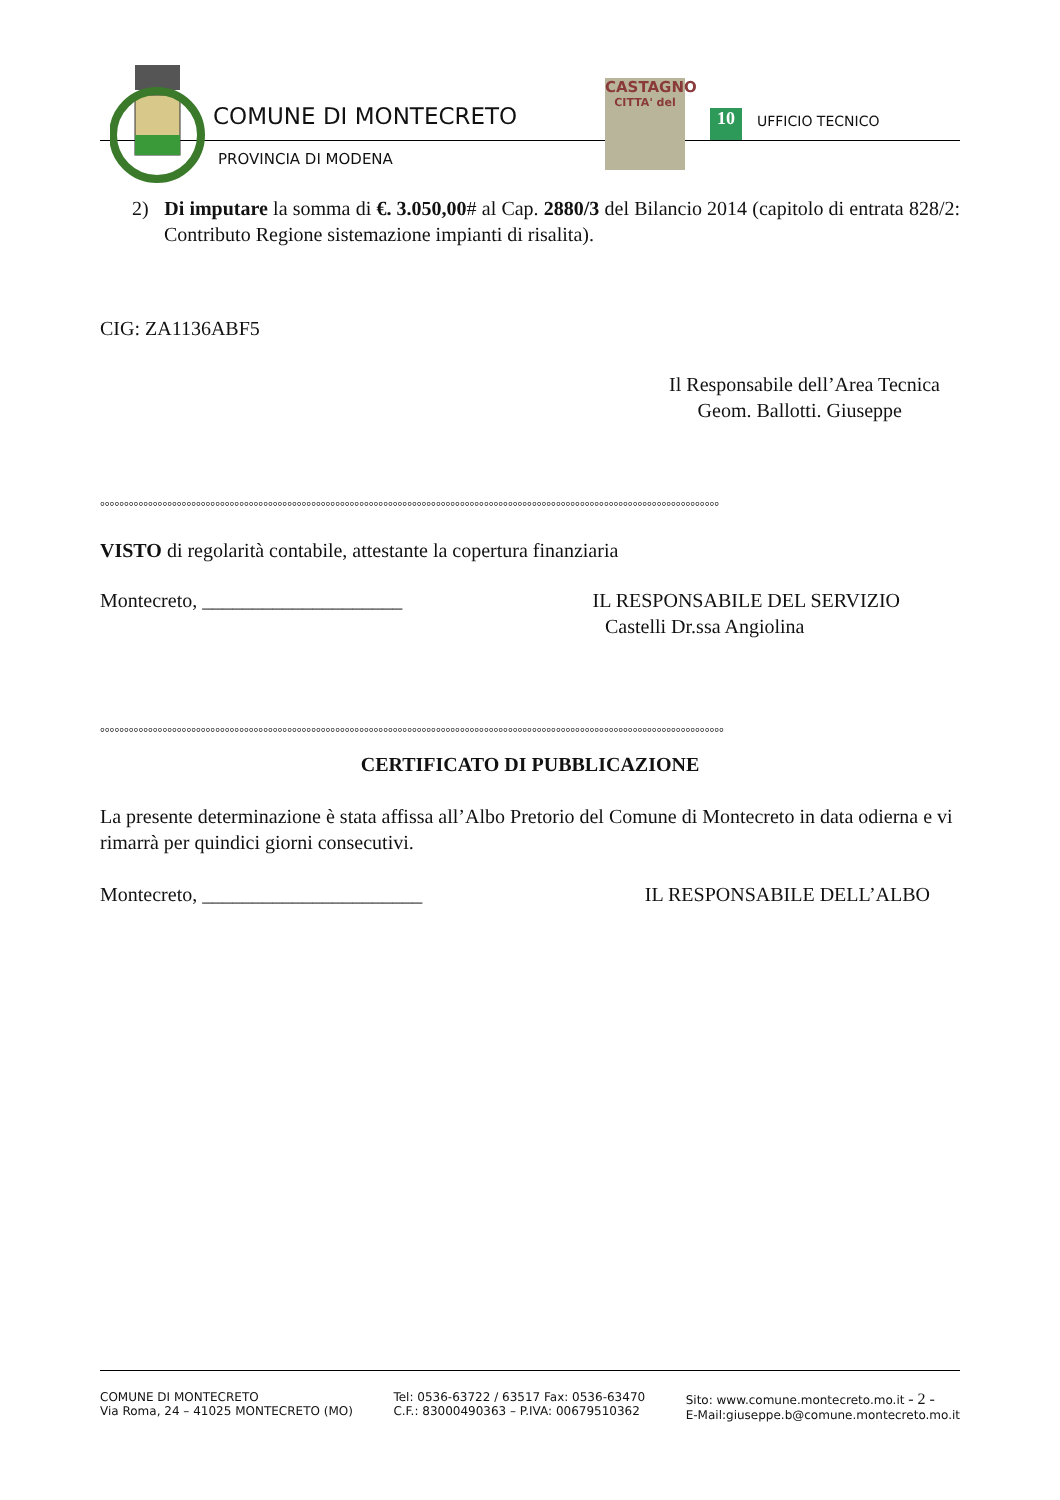COMUNE DI MONTECRETO
PROVINCIA DI MODENA
CASTAGNO
CITTA' del
10 UFFICIO TECNICO
2) Di imputare la somma di €. 3.050,00# al Cap. 2880/3 del Bilancio 2014 (capitolo di entrata 828/2: Contributo Regione sistemazione impianti di risalita).
CIG: ZA1136ABF5
Il Responsabile dell’Area Tecnica
Geom. Ballotti. Giuseppe
°°°°°°°°°°°°°°°°°°°°°°°°°°°°°°°°°°°°°°°°°°°°°°°°°°°°°°°°°°°°°°°°°°°°°°°°°°°°°°°°°°°°°°°°°°°°°°°°°°°°°°°°°°°°°°°°°°°°°°°°°°°°°°°°°
VISTO di regolarità contabile, attestante la copertura finanziaria
Montecreto, ____________________
IL RESPONSABILE DEL SERVIZIO
Castelli Dr.ssa Angiolina
°°°°°°°°°°°°°°°°°°°°°°°°°°°°°°°°°°°°°°°°°°°°°°°°°°°°°°°°°°°°°°°°°°°°°°°°°°°°°°°°°°°°°°°°°°°°°°°°°°°°°°°°°°°°°°°°°°°°°°°°°°°°°°°°°°
CERTIFICATO DI PUBBLICAZIONE
La presente determinazione è stata affissa all’Albo Pretorio del Comune di Montecreto in data odierna e vi rimarrà per quindici giorni consecutivi.
Montecreto, ______________________
IL RESPONSABILE DELL’ALBO
COMUNE DI MONTECRETO
Via Roma, 24 – 41025 MONTECRETO (MO)
Tel: 0536-63722 / 63517 Fax: 0536-63470
C.F.: 83000490363 – P.IVA: 00679510362
Sito: www.comune.montecreto.mo.it - 2 -
E-Mail:giuseppe.b@comune.montecreto.mo.it